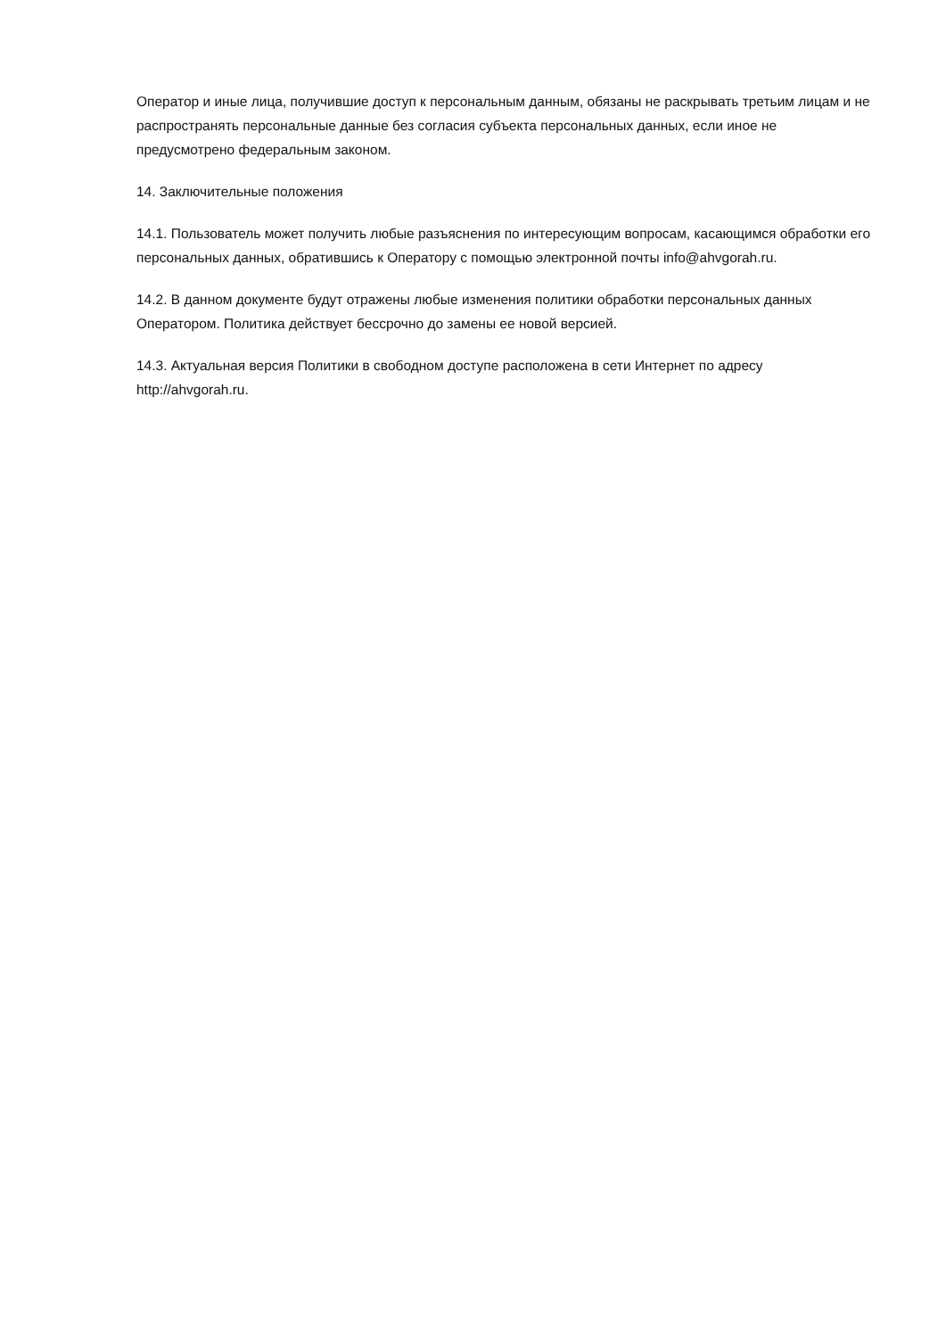Оператор и иные лица, получившие доступ к персональным данным, обязаны не раскрывать третьим лицам и не распространять персональные данные без согласия субъекта персональных данных, если иное не предусмотрено федеральным законом.
14. Заключительные положения
14.1. Пользователь может получить любые разъяснения по интересующим вопросам, касающимся обработки его персональных данных, обратившись к Оператору с помощью электронной почты info@ahvgorah.ru.
14.2. В данном документе будут отражены любые изменения политики обработки персональных данных Оператором. Политика действует бессрочно до замены ее новой версией.
14.3. Актуальная версия Политики в свободном доступе расположена в сети Интернет по адресу http://ahvgorah.ru.